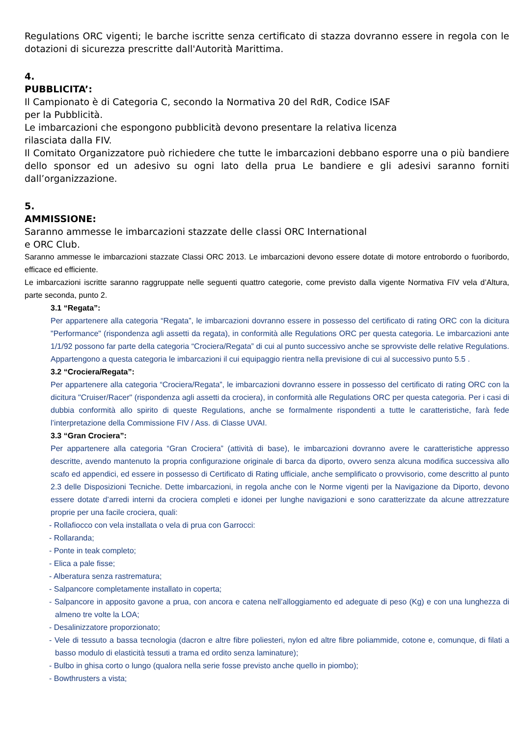Regulations ORC vigenti; le barche iscritte senza certificato di stazza dovranno essere in regola con le dotazioni di sicurezza prescritte dall'Autorità Marittima.
4.
PUBBLICITA’:
Il Campionato è di Categoria C, secondo la Normativa 20 del RdR, Codice ISAF
per la Pubblicità.
Le imbarcazioni che espongono pubblicità devono presentare la relativa licenza
rilasciata dalla FIV.
Il Comitato Organizzatore può richiedere che tutte le imbarcazioni debbano esporre una o più bandiere dello sponsor ed un adesivo su ogni lato della prua Le bandiere e gli adesivi saranno forniti dall’organizzazione.
5.
AMMISSIONE:
Saranno ammesse le imbarcazioni stazzate delle classi ORC International
e ORC Club.
Saranno ammesse le imbarcazioni stazzate Classi ORC 2013. Le imbarcazioni devono essere dotate di motore entrobordo o fuoribordo, efficace ed efficiente.
Le imbarcazioni iscritte saranno raggruppate nelle seguenti quattro categorie, come previsto dalla vigente Normativa FIV vela d’Altura, parte seconda, punto 2.
3.1 “Regata”:
Per appartenere alla categoria “Regata”, le imbarcazioni dovranno essere in possesso del certificato di rating ORC con la dicitura "Performance" (rispondenza agli assetti da regata), in conformità alle Regulations ORC per questa categoria. Le imbarcazioni ante 1/1/92 possono far parte della categoria “Crociera/Regata” di cui al punto successivo anche se sprovviste delle relative Regulations. Appartengono a questa categoria le imbarcazioni il cui equipaggio rientra nella previsione di cui al successivo punto 5.5 .
3.2 “Crociera/Regata”:
Per appartenere alla categoria “Crociera/Regata”, le imbarcazioni dovranno essere in possesso del certificato di rating ORC con la dicitura "Cruiser/Racer" (rispondenza agli assetti da crociera), in conformità alle Regulations ORC per questa categoria. Per i casi di dubbia conformità allo spirito di queste Regulations, anche se formalmente rispondenti a tutte le caratteristiche, farà fede l’interpretazione della Commissione FIV / Ass. di Classe UVAI.
3.3 “Gran Crociera”:
Per appartenere alla categoria “Gran Crociera” (attività di base), le imbarcazioni dovranno avere le caratteristiche appresso descritte, avendo mantenuto la propria configurazione originale di barca da diporto, ovvero senza alcuna modifica successiva allo scafo ed appendici, ed essere in possesso di Certificato di Rating ufficiale, anche semplificato o provvisorio, come descritto al punto 2.3 delle Disposizioni Tecniche. Dette imbarcazioni, in regola anche con le Norme vigenti per la Navigazione da Diporto, devono essere dotate d’arredi interni da crociera completi e idonei per lunghe navigazioni e sono caratterizzate da alcune attrezzature proprie per una facile crociera, quali:
- Rollafiocco con vela installata o vela di prua con Garrocci:
- Rollaranda;
- Ponte in teak completo;
- Elica a pale fisse;
- Alberatura senza rastrematura;
- Salpancore completamente installato in coperta;
- Salpancore in apposito gavone a prua, con ancora e catena nell’alloggiamento ed adeguate di peso (Kg) e con una lunghezza di almeno tre volte la LOA;
- Desalinizzatore proporzionato;
- Vele di tessuto a bassa tecnologia (dacron e altre fibre poliesteri, nylon ed altre fibre poliammide, cotone e, comunque, di filati a basso modulo di elasticità tessuti a trama ed ordito senza laminature);
- Bulbo in ghisa corto o lungo (qualora nella serie fosse previsto anche quello in piombo);
- Bowthrusters a vista;